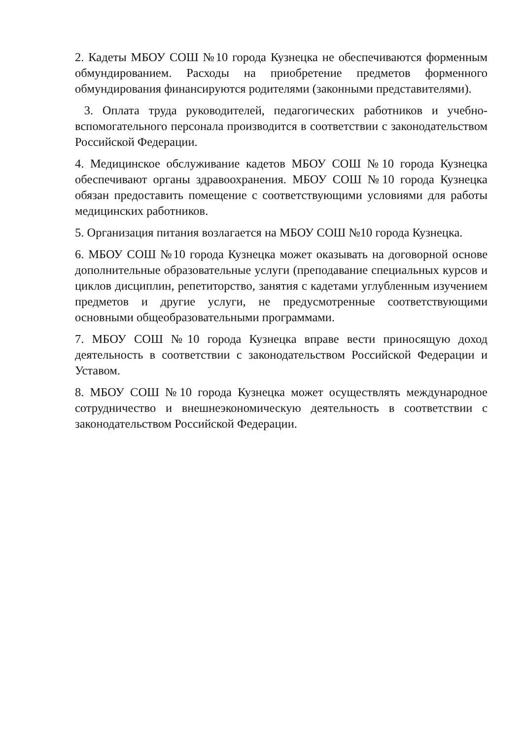2. Кадеты МБОУ СОШ №10 города Кузнецка не обеспечиваются форменным обмундированием. Расходы на приобретение предметов форменного обмундирования финансируются родителями (законными представителями).
3. Оплата труда руководителей, педагогических работников и учебно-вспомогательного персонала производится в соответствии с законодательством Российской Федерации.
4. Медицинское обслуживание кадетов МБОУ СОШ №10 города Кузнецка обеспечивают органы здравоохранения. МБОУ СОШ №10 города Кузнецка обязан предоставить помещение с соответствующими условиями для работы медицинских работников.
5. Организация питания возлагается на МБОУ СОШ №10 города Кузнецка.
6. МБОУ СОШ №10 города Кузнецка может оказывать на договорной основе дополнительные образовательные услуги (преподавание специальных курсов и циклов дисциплин, репетиторство, занятия с кадетами углубленным изучением предметов и другие услуги, не предусмотренные соответствующими основными общеобразовательными программами.
7. МБОУ СОШ №10 города Кузнецка вправе вести приносящую доход деятельность в соответствии с законодательством Российской Федерации и Уставом.
8. МБОУ СОШ №10 города Кузнецка может осуществлять международное сотрудничество и внешнеэкономическую деятельность в соответствии с законодательством Российской Федерации.